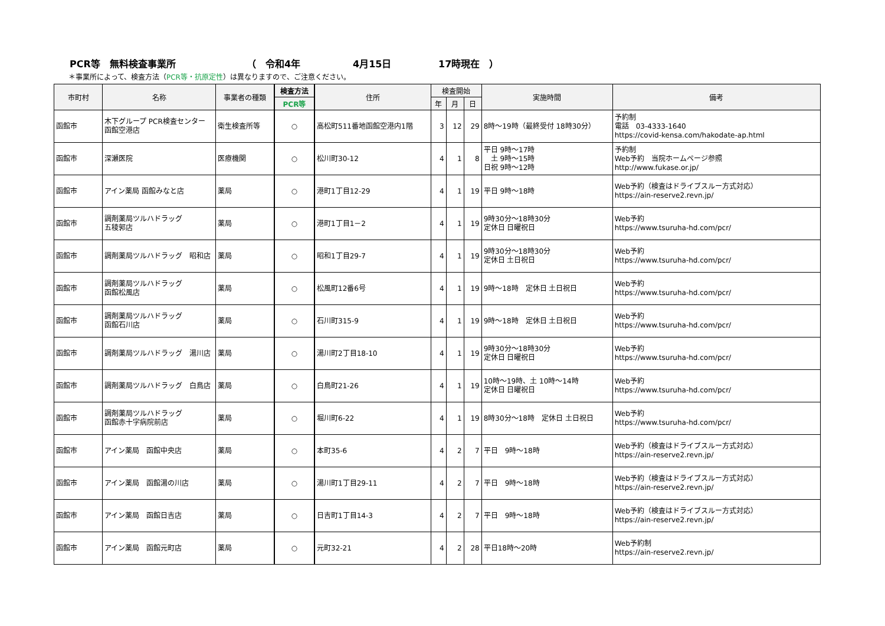PCR等　無料検査事業所 （　令和4年 4月15日 17時現在　）
＊事業所によって、検査方法（PCR等・抗原定性）は異なりますので、ご注意ください。
| 市町村 | 名称 | 事業者の種類 | 検査方法 | 住所 | 検査開始 | | | 実施時間 | 備考 |
| --- | --- | --- | --- | --- | --- | --- | --- | --- | --- |
| | | | PCR等 | | 年 | 月 | 日 | | |
| 函館市 | 木下グループ PCR検査センター 函館空港店 | 衛生検査所等 | ○ | 高松町511番地函館空港内1階 | 3 | 12 | 29 | 8時～19時（最終受付 18時30分） | 予約制 電話 03-4333-1640 https://covid-kensa.com/hakodate-ap.html |
| 函館市 | 深瀬医院 | 医療機関 | ○ | 松川町30-12 | 4 | 1 | 8 | 平日 9時～17時 土 9時～15時 日祝 9時～12時 | 予約制 Web予約 当院ホームページ参照 http://www.fukase.or.jp/ |
| 函館市 | アイン薬局 函館みなと店 | 薬局 | ○ | 港町1丁目12-29 | 4 | 1 | 19 | 平日 9時～18時 | Web予約（検査はドライブスルー方式対応） https://ain-reserve2.revn.jp/ |
| 函館市 | 調剤薬局ツルハドラッグ 五稜郭店 | 薬局 | ○ | 港町1丁目1－2 | 4 | 1 | 19 | 9時30分～18時30分 定休日 日曜祝日 | Web予約 https://www.tsuruha-hd.com/pcr/ |
| 函館市 | 調剤薬局ツルハドラッグ 昭和店 | 薬局 | ○ | 昭和1丁目29-7 | 4 | 1 | 19 | 9時30分～18時30分 定休日 土日祝日 | Web予約 https://www.tsuruha-hd.com/pcr/ |
| 函館市 | 調剤薬局ツルハドラッグ 函館松風店 | 薬局 | ○ | 松風町12番6号 | 4 | 1 | 19 | 9時～18時 定休日 土日祝日 | Web予約 https://www.tsuruha-hd.com/pcr/ |
| 函館市 | 調剤薬局ツルハドラッグ 函館石川店 | 薬局 | ○ | 石川町315-9 | 4 | 1 | 19 | 9時～18時 定休日 土日祝日 | Web予約 https://www.tsuruha-hd.com/pcr/ |
| 函館市 | 調剤薬局ツルハドラッグ 湯川店 | 薬局 | ○ | 湯川町2丁目18-10 | 4 | 1 | 19 | 9時30分～18時30分 定休日 日曜祝日 | Web予約 https://www.tsuruha-hd.com/pcr/ |
| 函館市 | 調剤薬局ツルハドラッグ 白鳥店 | 薬局 | ○ | 白鳥町21-26 | 4 | 1 | 19 | 10時～19時、土 10時～14時 定休日 日曜祝日 | Web予約 https://www.tsuruha-hd.com/pcr/ |
| 函館市 | 調剤薬局ツルハドラッグ 函館赤十字病院前店 | 薬局 | ○ | 堀川町6-22 | 4 | 1 | 19 | 8時30分～18時 定休日 土日祝日 | Web予約 https://www.tsuruha-hd.com/pcr/ |
| 函館市 | アイン薬局 函館中央店 | 薬局 | ○ | 本町35-6 | 4 | 2 | 7 | 平日 9時～18時 | Web予約（検査はドライブスルー方式対応） https://ain-reserve2.revn.jp/ |
| 函館市 | アイン薬局 函館湯の川店 | 薬局 | ○ | 湯川町1丁目29-11 | 4 | 2 | 7 | 平日 9時～18時 | Web予約（検査はドライブスルー方式対応） https://ain-reserve2.revn.jp/ |
| 函館市 | アイン薬局 函館日吉店 | 薬局 | ○ | 日吉町1丁目14-3 | 4 | 2 | 7 | 平日 9時～18時 | Web予約（検査はドライブスルー方式対応） https://ain-reserve2.revn.jp/ |
| 函館市 | アイン薬局 函館元町店 | 薬局 | ○ | 元町32-21 | 4 | 2 | 28 | 平日18時～20時 | Web予約制 https://ain-reserve2.revn.jp/ |